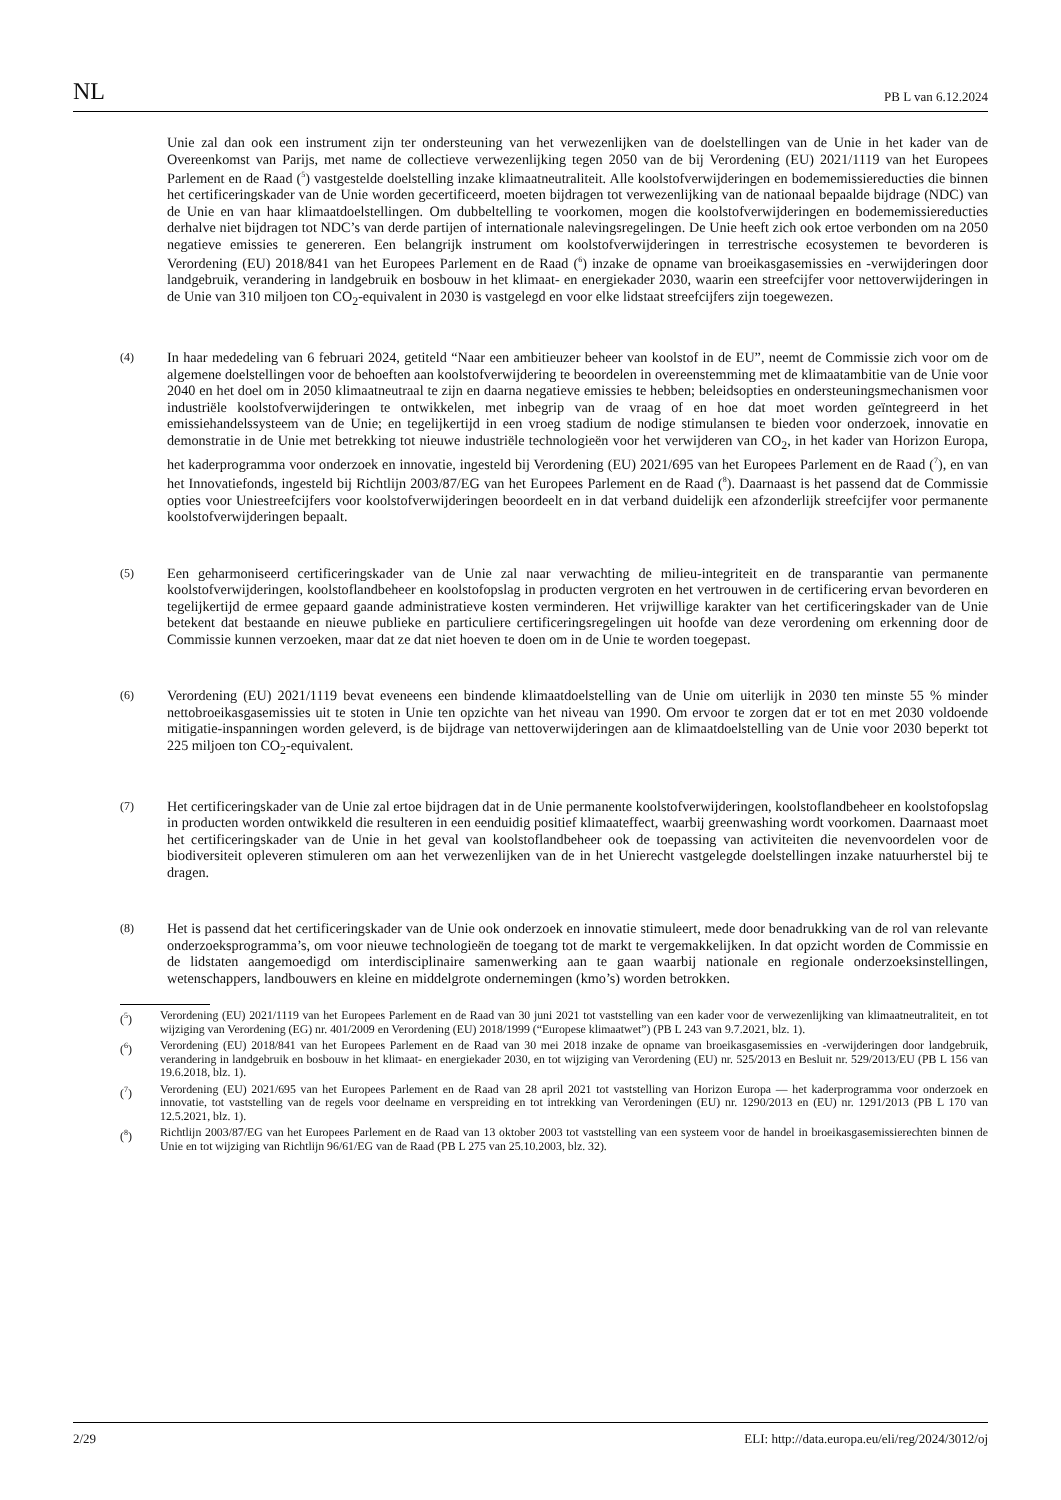NL PB L van 6.12.2024
Unie zal dan ook een instrument zijn ter ondersteuning van het verwezenlijken van de doelstellingen van de Unie in het kader van de Overeenkomst van Parijs, met name de collectieve verwezenlijking tegen 2050 van de bij Verordening (EU) 2021/1119 van het Europees Parlement en de Raad (<sup>5</sup>) vastgestelde doelstelling inzake klimaatneutraliteit. Alle koolstofverwijderingen en bodememissiereducties die binnen het certificeringskader van de Unie worden gecertificeerd, moeten bijdragen tot verwezenlijking van de nationaal bepaalde bijdrage (NDC) van de Unie en van haar klimaatdoelstellingen. Om dubbeltelling te voorkomen, mogen die koolstofverwijderingen en bodememissiereducties derhalve niet bijdragen tot NDC’s van derde partijen of internationale nalevingsregelingen. De Unie heeft zich ook ertoe verbonden om na 2050 negatieve emissies te genereren. Een belangrijk instrument om koolstofverwijderingen in terrestrische ecosystemen te bevorderen is Verordening (EU) 2018/841 van het Europees Parlement en de Raad (<sup>6</sup>) inzake de opname van broeikasgasemissies en -verwijderingen door landgebruik, verandering in landgebruik en bosbouw in het klimaat- en energiekader 2030, waarin een streefcijfer voor nettoverwijderingen in de Unie van 310 miljoen ton CO<sub>2</sub>-equivalent in 2030 is vastgelegd en voor elke lidstaat streefcijfers zijn toegewezen.
(4)
In haar mededeling van 6 februari 2024, getiteld “Naar een ambitieuzer beheer van koolstof in de EU”, neemt de Commissie zich voor om de algemene doelstellingen voor de behoeften aan koolstofverwijdering te beoordelen in overeenstemming met de klimaatambitie van de Unie voor 2040 en het doel om in 2050 klimaatneutraal te zijn en daarna negatieve emissies te hebben; beleidsopties en ondersteuningsmechanismen voor industriële koolstof­verwijderingen te ontwikkelen, met inbegrip van de vraag of en hoe dat moet worden geïntegreerd in het emissiehandelssysteem van de Unie; en tegelijkertijd in een vroeg stadium de nodige stimulansen te bieden voor onderzoek, innovatie en demonstratie in de Unie met betrekking tot nieuwe industriële technologieën voor het verwijderen van CO<sub>2</sub>, in het kader van Horizon Europa, het kaderprogramma voor onderzoek en innovatie, ingesteld bij Verordening (EU) 2021/695 van het Europees Parlement en de Raad (<sup>7</sup>), en van het Innovatiefonds, ingesteld bij Richtlijn 2003/87/EG van het Europees Parlement en de Raad (<sup>8</sup>). Daarnaast is het passend dat de Commissie opties voor Uniestreefcijfers voor koolstofverwijderingen beoordeelt en in dat verband duidelijk een afzonderlijk streefcijfer voor permanente koolstofverwijderingen bepaalt.
(5)
Een geharmoniseerd certificeringskader van de Unie zal naar verwachting de milieu-integriteit en de transparantie van permanente koolstofverwijderingen, koolstoflandbeheer en koolstofopslag in producten vergroten en het vertrouwen in de certificering ervan bevorderen en tegelijkertijd de ermee gepaard gaande administratieve kosten verminderen. Het vrijwillige karakter van het certificeringskader van de Unie betekent dat bestaande en nieuwe publieke en particuliere certificeringsregelingen uit hoofde van deze verordening om erkenning door de Commissie kunnen verzoeken, maar dat ze dat niet hoeven te doen om in de Unie te worden toegepast.
(6)
Verordening (EU) 2021/1119 bevat eveneens een bindende klimaatdoelstelling van de Unie om uiterlijk in 2030 ten minste 55 % minder nettobroeikasgasemissies uit te stoten in Unie ten opzichte van het niveau van 1990. Om ervoor te zorgen dat er tot en met 2030 voldoende mitigatie-inspanningen worden geleverd, is de bijdrage van nettoverwijderingen aan de klimaatdoelstelling van de Unie voor 2030 beperkt tot 225 miljoen ton CO<sub>2</sub>-equivalent.
(7)
Het certificeringskader van de Unie zal ertoe bijdragen dat in de Unie permanente koolstofverwijderingen, koolstoflandbeheer en koolstofopslag in producten worden ontwikkeld die resulteren in een eenduidig positief klimaateffect, waarbij greenwashing wordt voorkomen. Daarnaast moet het certificeringskader van de Unie in het geval van koolstoflandbeheer ook de toepassing van activiteiten die nevenvoordelen voor de biodiversiteit opleveren stimuleren om aan het verwezenlijken van de in het Unierecht vastgelegde doelstellingen inzake natuurherstel bij te dragen.
(8)
Het is passend dat het certificeringskader van de Unie ook onderzoek en innovatie stimuleert, mede door benadrukking van de rol van relevante onderzoeksprogramma’s, om voor nieuwe technologieën de toegang tot de markt te vergemakkelijken. In dat opzicht worden de Commissie en de lidstaten aangemoedigd om interdisciplinaire samenwerking aan te gaan waarbij nationale en regionale onderzoeksinstellingen, wetenschappers, landbouwers en kleine en middelgrote ondernemingen (kmo’s) worden betrokken.
(<sup>5</sup>) Verordening (EU) 2021/1119 van het Europees Parlement en de Raad van 30 juni 2021 tot vaststelling van een kader voor de verwezenlijking van klimaatneutraliteit, en tot wijziging van Verordening (EG) nr. 401/2009 en Verordening (EU) 2018/1999 (“Europese klimaatwet”) (PB L 243 van 9.7.2021, blz. 1).
(<sup>6</sup>) Verordening (EU) 2018/841 van het Europees Parlement en de Raad van 30 mei 2018 inzake de opname van broeikasgasemissies en -verwijderingen door landgebruik, verandering in landgebruik en bosbouw in het klimaat- en energiekader 2030, en tot wijziging van Verordening (EU) nr. 525/2013 en Besluit nr. 529/2013/EU (PB L 156 van 19.6.2018, blz. 1).
(<sup>7</sup>) Verordening (EU) 2021/695 van het Europees Parlement en de Raad van 28 april 2021 tot vaststelling van Horizon Europa — het kaderprogramma voor onderzoek en innovatie, tot vaststelling van de regels voor deelname en verspreiding en tot intrekking van Verordeningen (EU) nr. 1290/2013 en (EU) nr. 1291/2013 (PB L 170 van 12.5.2021, blz. 1).
(<sup>8</sup>) Richtlijn 2003/87/EG van het Europees Parlement en de Raad van 13 oktober 2003 tot vaststelling van een systeem voor de handel in broeikasgasemissierechten binnen de Unie en tot wijziging van Richtlijn 96/61/EG van de Raad (PB L 275 van 25.10.2003, blz. 32).
2/29 ELI: http://data.europa.eu/eli/reg/2024/3012/oj